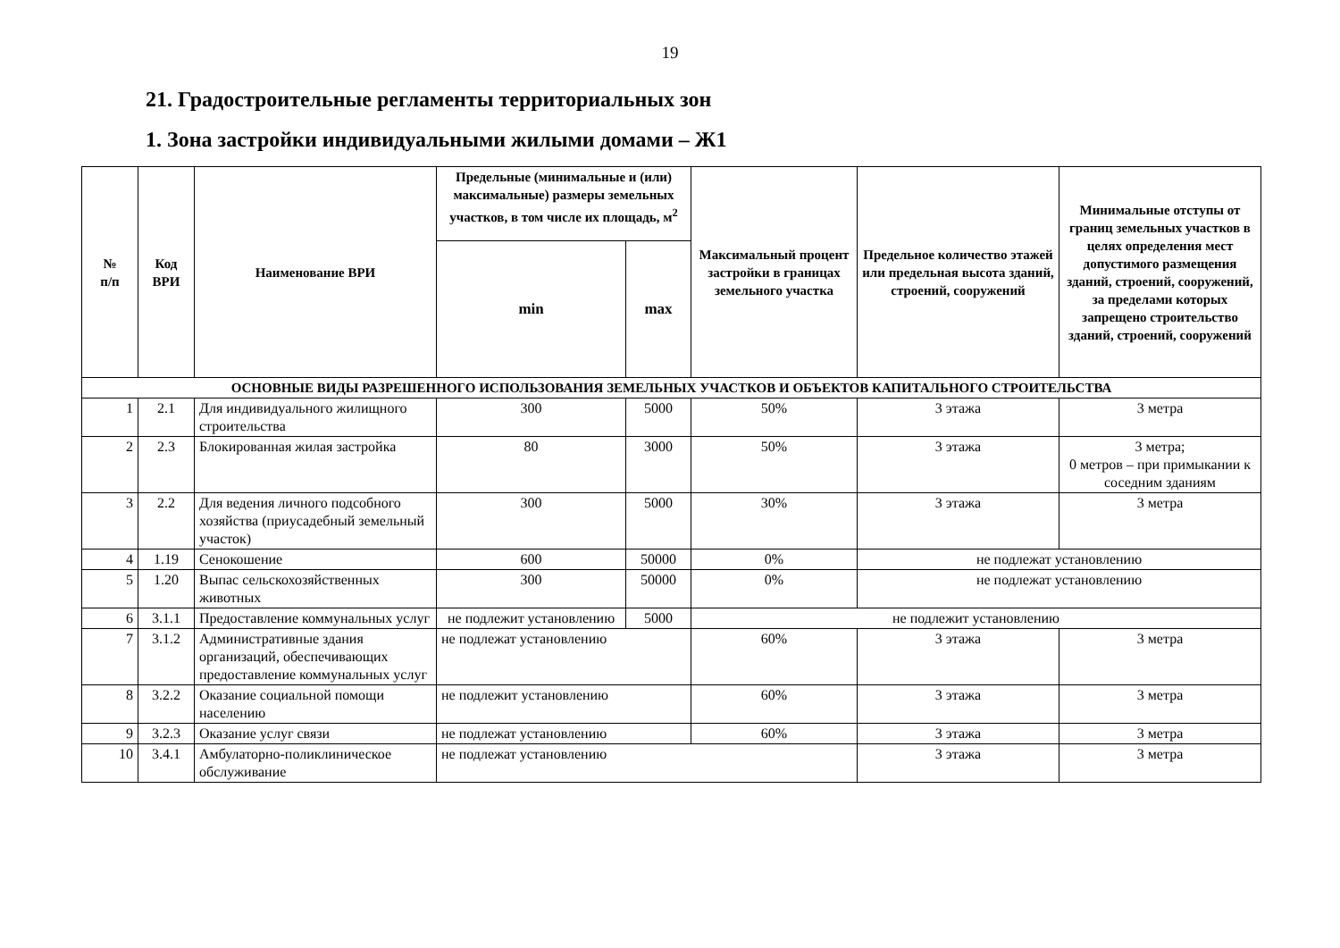19
21. Градостроительные регламенты территориальных зон
1. Зона застройки индивидуальными жилыми домами – Ж1
| № п/п | Код ВРИ | Наименование ВРИ | Предельные (минимальные и (или) максимальные) размеры земельных участков, в том числе их площадь, м<sup>2</sup> | | Максимальный процент застройки в границах земельного участка | Предельное количество этажей или предельная высота зданий, строений, сооружений | Минимальные отступы от границ земельных участков в целях определения мест допустимого размещения зданий, строений, сооружений, за пределами которых запрещено строительство зданий, строений, сооружений |
| --- | --- | --- | --- | --- | --- | --- | --- |
| | | | min | max | | | |
| ОСНОВНЫЕ ВИДЫ РАЗРЕШЕННОГО ИСПОЛЬЗОВАНИЯ ЗЕМЕЛЬНЫХ УЧАСТКОВ И ОБЪЕКТОВ КАПИТАЛЬНОГО СТРОИТЕЛЬСТВА | | | | | | | |
| 1 | 2.1 | Для индивидуального жилищного строительства | 300 | 5000 | 50% | 3 этажа | 3 метра |
| 2 | 2.3 | Блокированная жилая застройка | 80 | 3000 | 50% | 3 этажа | 3 метра; 0 метров – при примыкании к соседним зданиям |
| 3 | 2.2 | Для ведения личного подсобного хозяйства (приусадебный земельный участок) | 300 | 5000 | 30% | 3 этажа | 3 метра |
| 4 | 1.19 | Сенокошение | 600 | 50000 | 0% | не подлежат установлению | |
| 5 | 1.20 | Выпас сельскохозяйственных животных | 300 | 50000 | 0% | не подлежат установлению | |
| 6 | 3.1.1 | Предоставление коммунальных услуг | не подлежит установлению | 5000 | не подлежит установлению | | |
| 7 | 3.1.2 | Административные здания организаций, обеспечивающих предоставление коммунальных услуг | не подлежат установлению | | 60% | 3 этажа | 3 метра |
| 8 | 3.2.2 | Оказание социальной помощи населению | не подлежит установлению | | 60% | 3 этажа | 3 метра |
| 9 | 3.2.3 | Оказание услуг связи | не подлежат установлению | | 60% | 3 этажа | 3 метра |
| 10 | 3.4.1 | Амбулаторно-поликлиническое обслуживание | не подлежат установлению | | | 3 этажа | 3 метра |